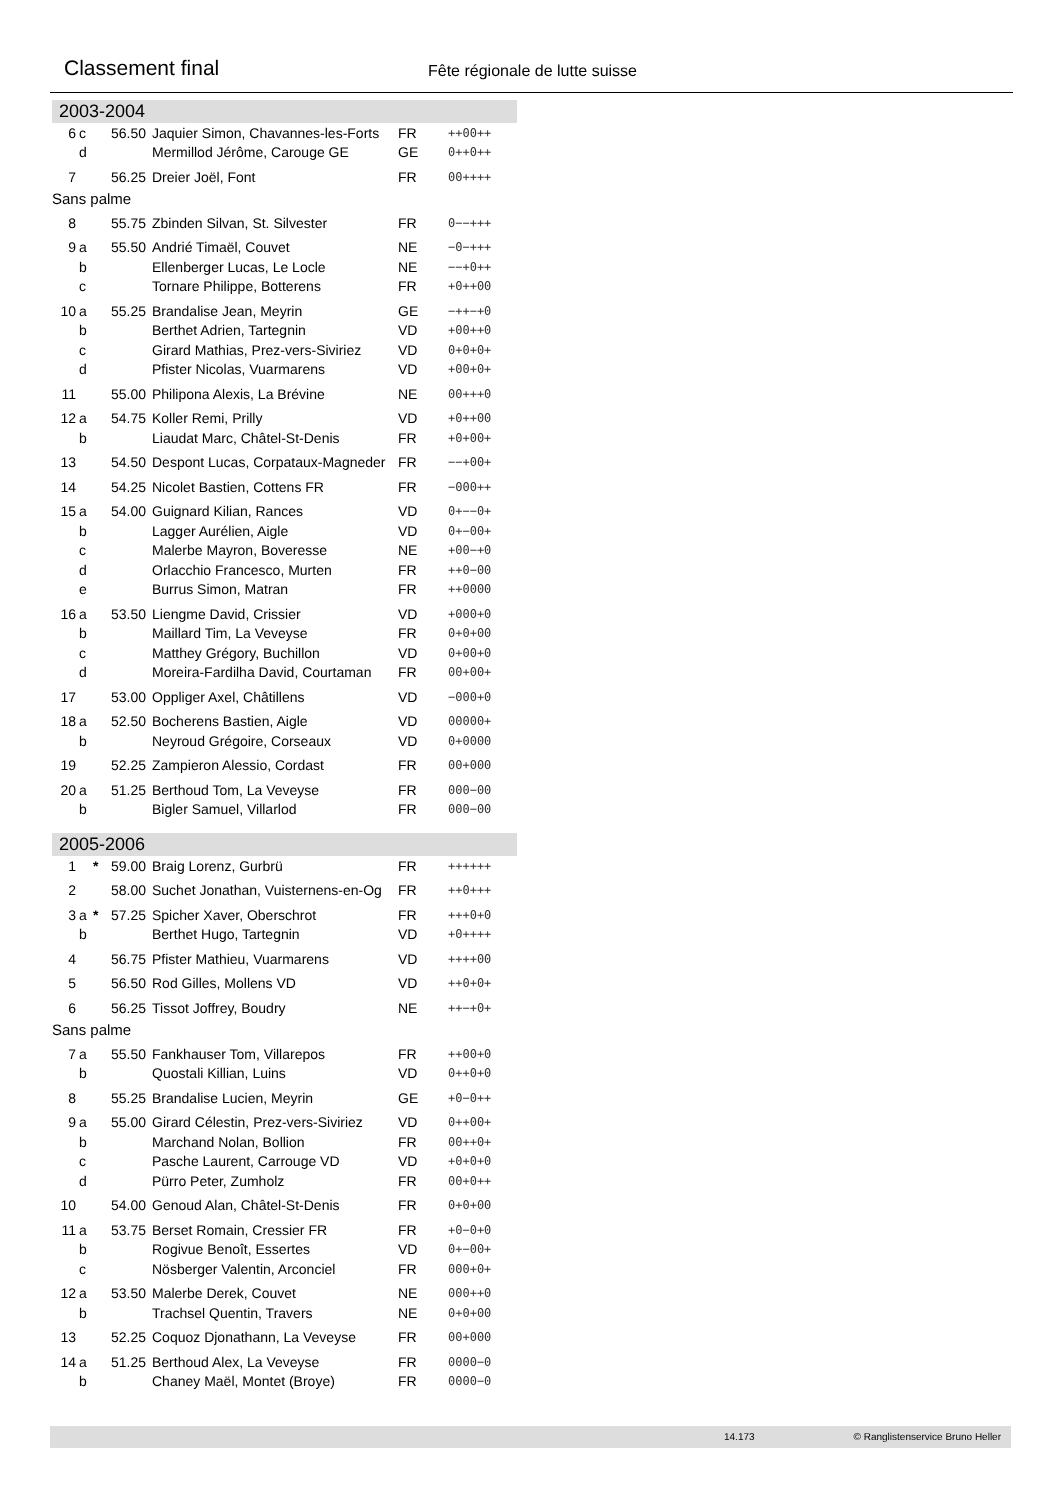Classement final
Fête régionale de lutte suisse
2003-2004
| 6 | c | | 56.50 | Jaquier Simon, Chavannes-les-Forts | FR | ++00++ |
| | d | | | Mermillod Jérôme, Carouge GE | GE | 0++0++ |
| 7 | | | 56.25 | Dreier Joël, Font | FR | 00++++ |
| Sans palme | | | | | | |
| 8 | | | 55.75 | Zbinden Silvan, St. Silvester | FR | 0−−+++ |
| 9 | a | | 55.50 | Andrié Timaël, Couvet | NE | −0−+++ |
| | b | | | Ellenberger Lucas, Le Locle | NE | −−+0++ |
| | c | | | Tornare Philippe, Botterens | FR | +0++00 |
| 10 | a | | 55.25 | Brandalise Jean, Meyrin | GE | −++−+0 |
| | b | | | Berthet Adrien, Tartegnin | VD | +00++0 |
| | c | | | Girard Mathias, Prez-vers-Siviriez | VD | 0+0+0+ |
| | d | | | Pfister Nicolas, Vuarmarens | VD | +00+0+ |
| 11 | | | 55.00 | Philipona Alexis, La Brévine | NE | 00+++0 |
| 12 | a | | 54.75 | Koller Remi, Prilly | VD | +0++00 |
| | b | | | Liaudat Marc, Châtel-St-Denis | FR | +0+00+ |
| 13 | | | 54.50 | Despont Lucas, Corpataux-Magneder | FR | −−+00+ |
| 14 | | | 54.25 | Nicolet Bastien, Cottens FR | FR | −000++ |
| 15 | a | | 54.00 | Guignard Kilian, Rances | VD | 0+−−0+ |
| | b | | | Lagger Aurélien, Aigle | VD | 0+−00+ |
| | c | | | Malerbe Mayron, Boveresse | NE | +00−+0 |
| | d | | | Orlacchio Francesco, Murten | FR | ++0−00 |
| | e | | | Burrus Simon, Matran | FR | ++0000 |
| 16 | a | | 53.50 | Liengme David, Crissier | VD | +000+0 |
| | b | | | Maillard Tim, La Veveyse | FR | 0+0+00 |
| | c | | | Matthey Grégory, Buchillon | VD | 0+00+0 |
| | d | | | Moreira-Fardilha David, Courtaman | FR | 00+00+ |
| 17 | | | 53.00 | Oppliger Axel, Châtillens | VD | −000+0 |
| 18 | a | | 52.50 | Bocherens Bastien, Aigle | VD | 00000+ |
| | b | | | Neyroud Grégoire, Corseaux | VD | 0+0000 |
| 19 | | | 52.25 | Zampieron Alessio, Cordast | FR | 00+000 |
| 20 | a | | 51.25 | Berthoud Tom, La Veveyse | FR | 000−00 |
| | b | | | Bigler Samuel, Villarlod | FR | 000−00 |
2005-2006
| 1 | | * | 59.00 | Braig Lorenz, Gurbrü | FR | ++++++ |
| 2 | | | 58.00 | Suchet Jonathan, Vuisternens-en-Og | FR | ++0+++ |
| 3 | a | * | 57.25 | Spicher Xaver, Oberschrot | FR | +++0+0 |
| | b | | | Berthet Hugo, Tartegnin | VD | +0++++ |
| 4 | | | 56.75 | Pfister Mathieu, Vuarmarens | VD | ++++00 |
| 5 | | | 56.50 | Rod Gilles, Mollens VD | VD | ++0+0+ |
| 6 | | | 56.25 | Tissot Joffrey, Boudry | NE | ++−+0+ |
| Sans palme | | | | | | |
| 7 | a | | 55.50 | Fankhauser Tom, Villarepos | FR | ++00+0 |
| | b | | | Quostali Killian, Luins | VD | 0++0+0 |
| 8 | | | 55.25 | Brandalise Lucien, Meyrin | GE | +0−0++ |
| 9 | a | | 55.00 | Girard Célestin, Prez-vers-Siviriez | VD | 0++00+ |
| | b | | | Marchand Nolan, Bollion | FR | 00++0+ |
| | c | | | Pasche Laurent, Carrouge VD | VD | +0+0+0 |
| | d | | | Pürro Peter, Zumholz | FR | 00+0++ |
| 10 | | | 54.00 | Genoud Alan, Châtel-St-Denis | FR | 0+0+00 |
| 11 | a | | 53.75 | Berset Romain, Cressier FR | FR | +0−0+0 |
| | b | | | Rogivue Benoît, Essertes | VD | 0+−00+ |
| | c | | | Nösberger Valentin, Arconciel | FR | 000+0+ |
| 12 | a | | 53.50 | Malerbe Derek, Couvet | NE | 000++0 |
| | b | | | Trachsel Quentin, Travers | NE | 0+0+00 |
| 13 | | | 52.25 | Coquoz Djonathann, La Veveyse | FR | 00+000 |
| 14 | a | | 51.25 | Berthoud Alex, La Veveyse | FR | 0000−0 |
| | b | | | Chaney Maël, Montet (Broye) | FR | 0000−0 |
14.173 © Ranglistenservice Bruno Heller